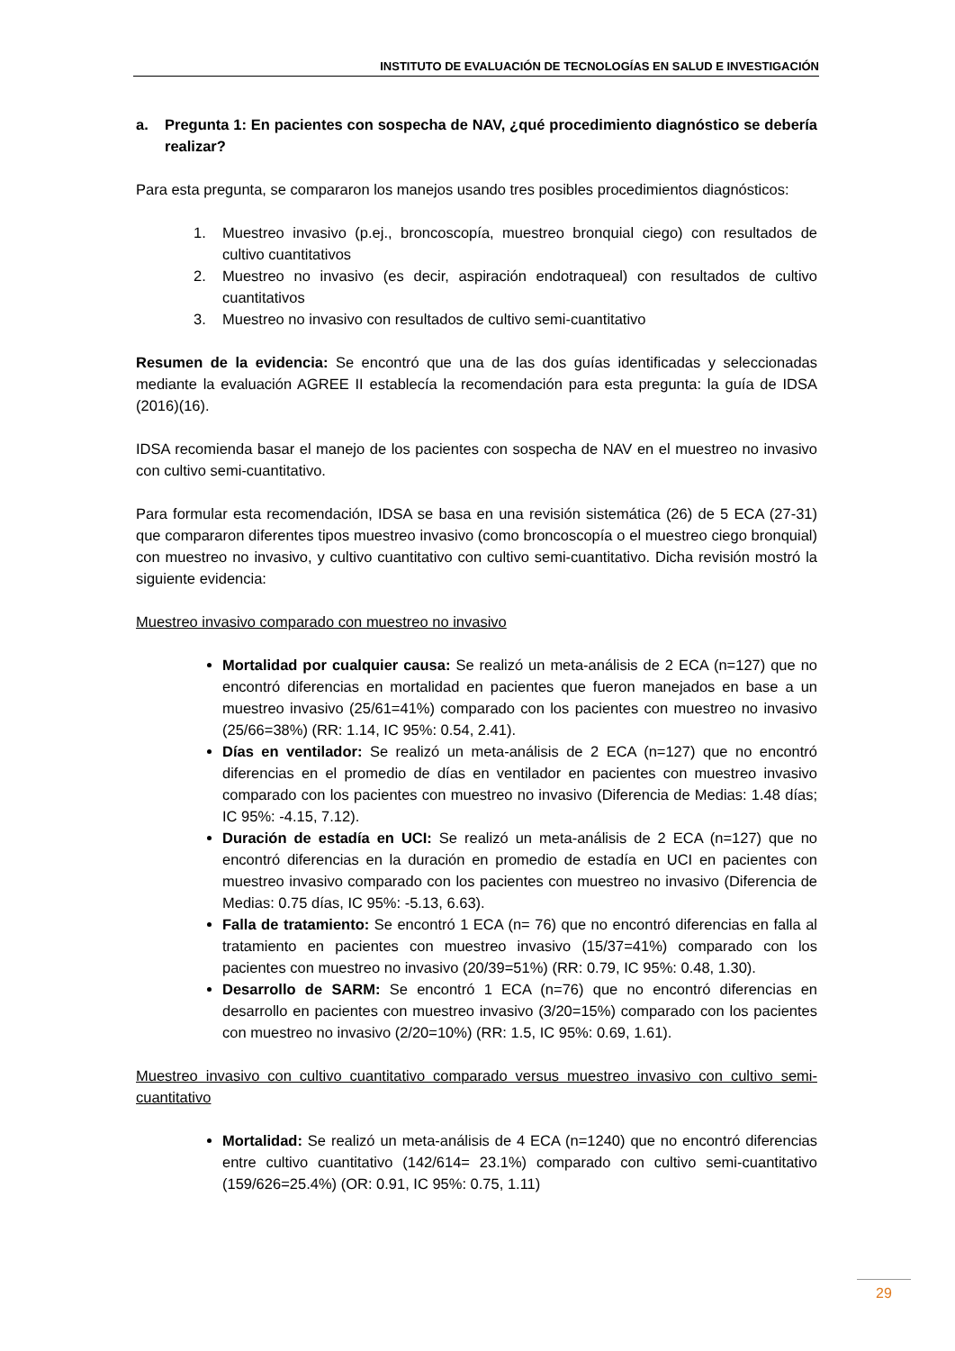INSTITUTO DE EVALUACIÓN DE TECNOLOGÍAS EN SALUD E INVESTIGACIÓN
a. Pregunta 1: En pacientes con sospecha de NAV, ¿qué procedimiento diagnóstico se debería realizar?
Para esta pregunta, se compararon los manejos usando tres posibles procedimientos diagnósticos:
1. Muestreo invasivo (p.ej., broncoscopía, muestreo bronquial ciego) con resultados de cultivo cuantitativos
2. Muestreo no invasivo (es decir, aspiración endotraqueal) con resultados de cultivo cuantitativos
3. Muestreo no invasivo con resultados de cultivo semi-cuantitativo
Resumen de la evidencia: Se encontró que una de las dos guías identificadas y seleccionadas mediante la evaluación AGREE II establecía la recomendación para esta pregunta: la guía de IDSA (2016)(16).
IDSA recomienda basar el manejo de los pacientes con sospecha de NAV en el muestreo no invasivo con cultivo semi-cuantitativo.
Para formular esta recomendación, IDSA se basa en una revisión sistemática (26) de 5 ECA (27-31) que compararon diferentes tipos muestreo invasivo (como broncoscopía o el muestreo ciego bronquial) con muestreo no invasivo, y cultivo cuantitativo con cultivo semi-cuantitativo. Dicha revisión mostró la siguiente evidencia:
Muestreo invasivo comparado con muestreo no invasivo
Mortalidad por cualquier causa: Se realizó un meta-análisis de 2 ECA (n=127) que no encontró diferencias en mortalidad en pacientes que fueron manejados en base a un muestreo invasivo (25/61=41%) comparado con los pacientes con muestreo no invasivo (25/66=38%) (RR: 1.14, IC 95%: 0.54, 2.41).
Días en ventilador: Se realizó un meta-análisis de 2 ECA (n=127) que no encontró diferencias en el promedio de días en ventilador en pacientes con muestreo invasivo comparado con los pacientes con muestreo no invasivo (Diferencia de Medias: 1.48 días; IC 95%: -4.15, 7.12).
Duración de estadía en UCI: Se realizó un meta-análisis de 2 ECA (n=127) que no encontró diferencias en la duración en promedio de estadía en UCI en pacientes con muestreo invasivo comparado con los pacientes con muestreo no invasivo (Diferencia de Medias: 0.75 días, IC 95%: -5.13, 6.63).
Falla de tratamiento: Se encontró 1 ECA (n= 76) que no encontró diferencias en falla al tratamiento en pacientes con muestreo invasivo (15/37=41%) comparado con los pacientes con muestreo no invasivo (20/39=51%) (RR: 0.79, IC 95%: 0.48, 1.30).
Desarrollo de SARM: Se encontró 1 ECA (n=76) que no encontró diferencias en desarrollo en pacientes con muestreo invasivo (3/20=15%) comparado con los pacientes con muestreo no invasivo (2/20=10%) (RR: 1.5, IC 95%: 0.69, 1.61).
Muestreo invasivo con cultivo cuantitativo comparado versus muestreo invasivo con cultivo semi-cuantitativo
Mortalidad: Se realizó un meta-análisis de 4 ECA (n=1240) que no encontró diferencias entre cultivo cuantitativo (142/614= 23.1%) comparado con cultivo semi-cuantitativo (159/626=25.4%) (OR: 0.91, IC 95%: 0.75, 1.11)
29